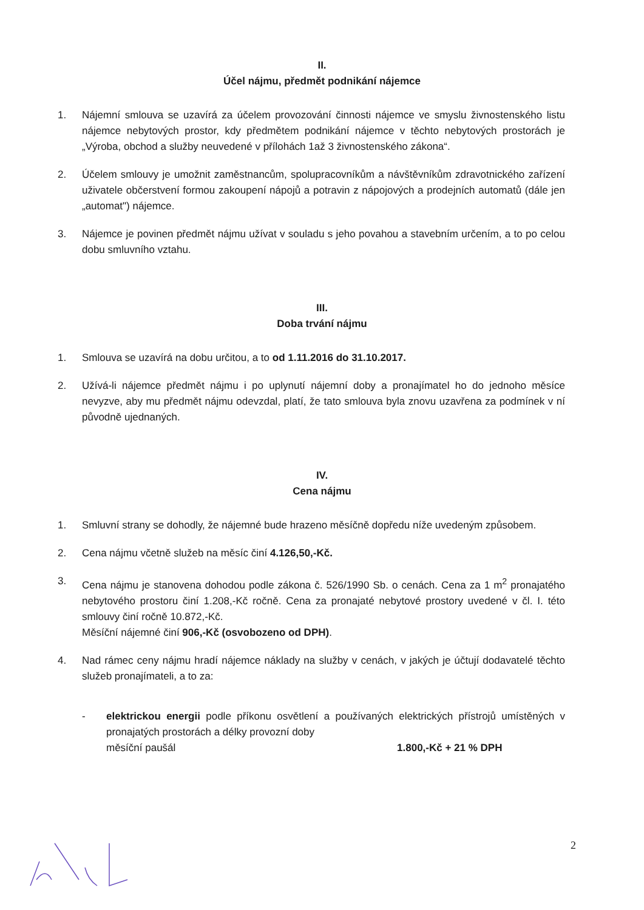II.
Účel nájmu, předmět podnikání nájemce
1. Nájemní smlouva se uzavírá za účelem provozování činnosti nájemce ve smyslu živnostenského listu nájemce nebytových prostor, kdy předmětem podnikání nájemce v těchto nebytových prostorách je „Výroba, obchod a služby neuvedené v přílohách 1až 3 živnostenského zákona“.
2. Účelem smlouvy je umožnit zaměstnancům, spolupracovníkům a návštěvníkům zdravotnického zařízení uživatele občerstvení formou zakoupení nápojů a potravin z nápojových a prodejních automatů (dále jen „automat") nájemce.
3. Nájemce je povinen předmět nájmu užívat v souladu s jeho povahou a stavebním určením, a to po celou dobu smluvního vztahu.
III.
Doba trvání nájmu
1. Smlouva se uzavírá na dobu určitou, a to od 1.11.2016 do 31.10.2017.
2. Užívá-li nájemce předmět nájmu i po uplynutí nájemní doby a pronajímatel ho do jednoho měsíce nevyzve, aby mu předmět nájmu odevzdal, platí, že tato smlouva byla znovu uzavřena za podmínek v ní původně ujednaných.
IV.
Cena nájmu
1. Smluvní strany se dohodly, že nájemné bude hrazeno měsíčně dopředu níže uvedeným způsobem.
2. Cena nájmu včetně služeb na měsíc činí 4.126,50,-Kč.
3. Cena nájmu je stanovena dohodou podle zákona č. 526/1990 Sb. o cenách. Cena za 1 m<sup>2</sup> pronajatého nebytového prostoru činí 1.208,-Kč ročně. Cena za pronajaté nebytové prostory uvedené v čl. I. této smlouvy činí ročně 10.872,-Kč.
Měsíční nájemné činí 906,-Kč (osvobozeno od DPH).
4. Nad rámec ceny nájmu hradí nájemce náklady na služby v cenách, v jakých je účtují dodavatelé těchto služeb pronajímateli, a to za:
- elektrickou energii podle příkonu osvětlení a používaných elektrických přístrojů umístěných v pronajatých prostorách a délky provozní doby
měsíční paušál 1.800,-Kč + 21 % DPH
2